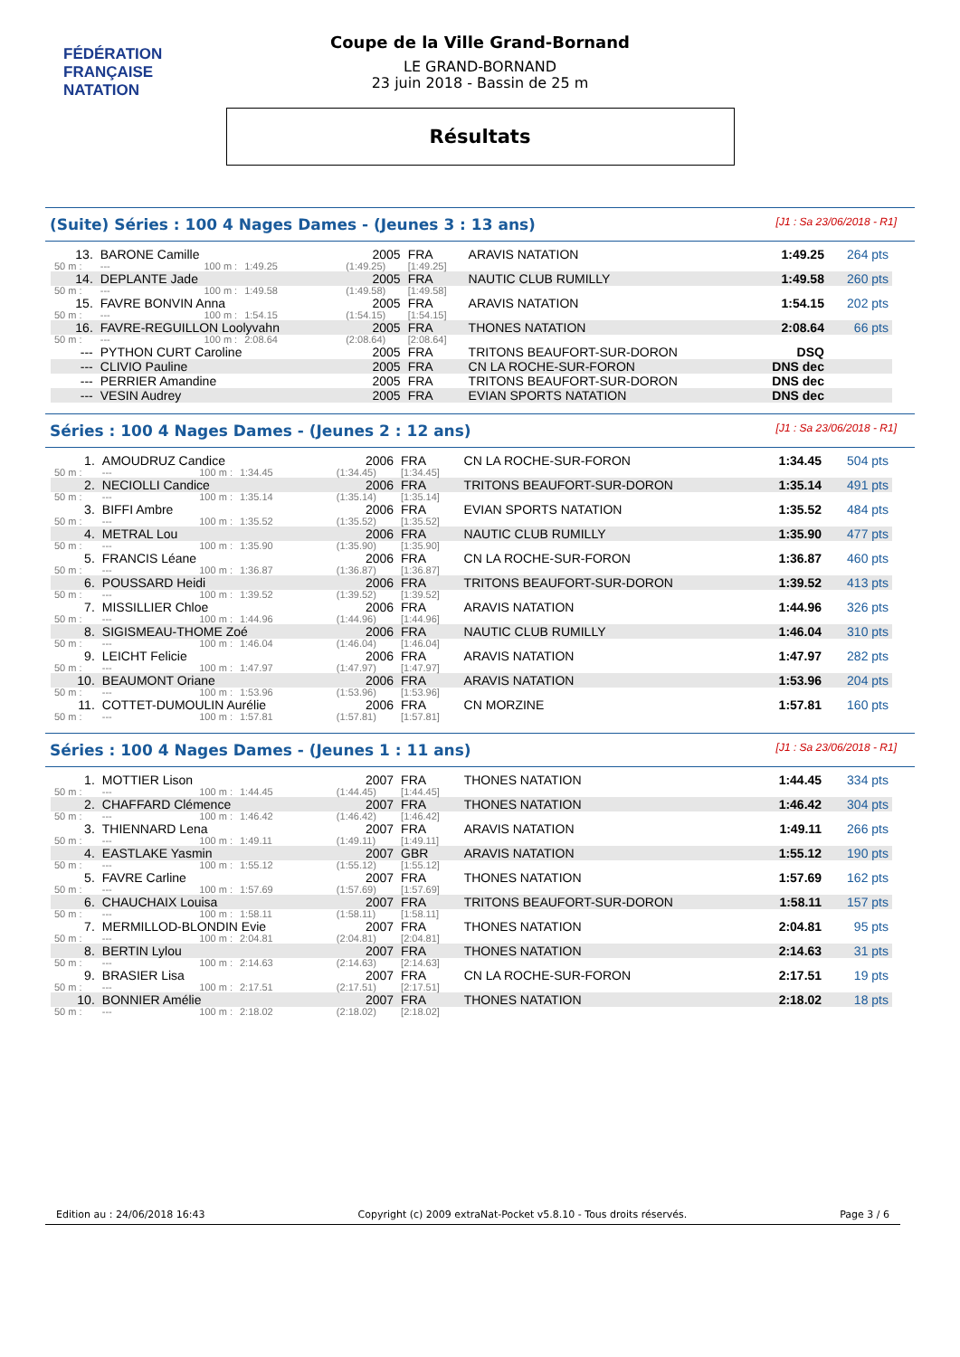FÉDÉRATION FRANÇAISE
NATATION
Coupe de la Ville Grand-Bornand
LE GRAND-BORNAND
23 juin 2018 - Bassin de 25 m
Résultats
(Suite) Séries : 100 4 Nages Dames - (Jeunes 3 : 13 ans)
[J1 : Sa 23/06/2018 - R1]
| 13. | BARONE Camille | | | 2005 | FRA | ARAVIS NATATION | 1:49.25 | 264 pts |
| 50 m : | --- | 100 m : | 1:49.25 | (1:49.25) | [1:49.25] | | | |
| 14. | DEPLANTE Jade | | | 2005 | FRA | NAUTIC CLUB RUMILLY | 1:49.58 | 260 pts |
| 50 m : | --- | 100 m : | 1:49.58 | (1:49.58) | [1:49.58] | | | |
| 15. | FAVRE BONVIN Anna | | | 2005 | FRA | ARAVIS NATATION | 1:54.15 | 202 pts |
| 50 m : | --- | 100 m : | 1:54.15 | (1:54.15) | [1:54.15] | | | |
| 16. | FAVRE-REGUILLON Loolyvahn | | | 2005 | FRA | THONES NATATION | 2:08.64 | 66 pts |
| 50 m : | --- | 100 m : | 2:08.64 | (2:08.64) | [2:08.64] | | | |
| --- | PYTHON CURT Caroline | | | 2005 | FRA | TRITONS BEAUFORT-SUR-DORON | DSQ | |
| --- | CLIVIO Pauline | | | 2005 | FRA | CN LA ROCHE-SUR-FORON | DNS dec | |
| --- | PERRIER Amandine | | | 2005 | FRA | TRITONS BEAUFORT-SUR-DORON | DNS dec | |
| --- | VESIN Audrey | | | 2005 | FRA | EVIAN SPORTS NATATION | DNS dec | |
Séries : 100 4 Nages Dames - (Jeunes 2 : 12 ans)
[J1 : Sa 23/06/2018 - R1]
| 1. | AMOUDRUZ Candice | | | 2006 | FRA | CN LA ROCHE-SUR-FORON | 1:34.45 | 504 pts |
| 50 m : | --- | 100 m : | 1:34.45 | (1:34.45) | [1:34.45] | | | |
| 2. | NECIOLLI Candice | | | 2006 | FRA | TRITONS BEAUFORT-SUR-DORON | 1:35.14 | 491 pts |
| 50 m : | --- | 100 m : | 1:35.14 | (1:35.14) | [1:35.14] | | | |
| 3. | BIFFI Ambre | | | 2006 | FRA | EVIAN SPORTS NATATION | 1:35.52 | 484 pts |
| 50 m : | --- | 100 m : | 1:35.52 | (1:35.52) | [1:35.52] | | | |
| 4. | METRAL Lou | | | 2006 | FRA | NAUTIC CLUB RUMILLY | 1:35.90 | 477 pts |
| 50 m : | --- | 100 m : | 1:35.90 | (1:35.90) | [1:35.90] | | | |
| 5. | FRANCIS Léane | | | 2006 | FRA | CN LA ROCHE-SUR-FORON | 1:36.87 | 460 pts |
| 50 m : | --- | 100 m : | 1:36.87 | (1:36.87) | [1:36.87] | | | |
| 6. | POUSSARD Heidi | | | 2006 | FRA | TRITONS BEAUFORT-SUR-DORON | 1:39.52 | 413 pts |
| 50 m : | --- | 100 m : | 1:39.52 | (1:39.52) | [1:39.52] | | | |
| 7. | MISSILLIER Chloe | | | 2006 | FRA | ARAVIS NATATION | 1:44.96 | 326 pts |
| 50 m : | --- | 100 m : | 1:44.96 | (1:44.96) | [1:44.96] | | | |
| 8. | SIGISMEAU-THOME Zoé | | | 2006 | FRA | NAUTIC CLUB RUMILLY | 1:46.04 | 310 pts |
| 50 m : | --- | 100 m : | 1:46.04 | (1:46.04) | [1:46.04] | | | |
| 9. | LEICHT Felicie | | | 2006 | FRA | ARAVIS NATATION | 1:47.97 | 282 pts |
| 50 m : | --- | 100 m : | 1:47.97 | (1:47.97) | [1:47.97] | | | |
| 10. | BEAUMONT Oriane | | | 2006 | FRA | ARAVIS NATATION | 1:53.96 | 204 pts |
| 50 m : | --- | 100 m : | 1:53.96 | (1:53.96) | [1:53.96] | | | |
| 11. | COTTET-DUMOULIN Aurélie | | | 2006 | FRA | CN MORZINE | 1:57.81 | 160 pts |
| 50 m : | --- | 100 m : | 1:57.81 | (1:57.81) | [1:57.81] | | | |
Séries : 100 4 Nages Dames - (Jeunes 1 : 11 ans)
[J1 : Sa 23/06/2018 - R1]
| 1. | MOTTIER Lison | | | 2007 | FRA | THONES NATATION | 1:44.45 | 334 pts |
| 50 m : | --- | 100 m : | 1:44.45 | (1:44.45) | [1:44.45] | | | |
| 2. | CHAFFARD Clémence | | | 2007 | FRA | THONES NATATION | 1:46.42 | 304 pts |
| 50 m : | --- | 100 m : | 1:46.42 | (1:46.42) | [1:46.42] | | | |
| 3. | THIENNARD Lena | | | 2007 | FRA | ARAVIS NATATION | 1:49.11 | 266 pts |
| 50 m : | --- | 100 m : | 1:49.11 | (1:49.11) | [1:49.11] | | | |
| 4. | EASTLAKE Yasmin | | | 2007 | GBR | ARAVIS NATATION | 1:55.12 | 190 pts |
| 50 m : | --- | 100 m : | 1:55.12 | (1:55.12) | [1:55.12] | | | |
| 5. | FAVRE Carline | | | 2007 | FRA | THONES NATATION | 1:57.69 | 162 pts |
| 50 m : | --- | 100 m : | 1:57.69 | (1:57.69) | [1:57.69] | | | |
| 6. | CHAUCHAIX Louisa | | | 2007 | FRA | TRITONS BEAUFORT-SUR-DORON | 1:58.11 | 157 pts |
| 50 m : | --- | 100 m : | 1:58.11 | (1:58.11) | [1:58.11] | | | |
| 7. | MERMILLOD-BLONDIN Evie | | | 2007 | FRA | THONES NATATION | 2:04.81 | 95 pts |
| 50 m : | --- | 100 m : | 2:04.81 | (2:04.81) | [2:04.81] | | | |
| 8. | BERTIN Lylou | | | 2007 | FRA | THONES NATATION | 2:14.63 | 31 pts |
| 50 m : | --- | 100 m : | 2:14.63 | (2:14.63) | [2:14.63] | | | |
| 9. | BRASIER Lisa | | | 2007 | FRA | CN LA ROCHE-SUR-FORON | 2:17.51 | 19 pts |
| 50 m : | --- | 100 m : | 2:17.51 | (2:17.51) | [2:17.51] | | | |
| 10. | BONNIER Amélie | | | 2007 | FRA | THONES NATATION | 2:18.02 | 18 pts |
| 50 m : | --- | 100 m : | 2:18.02 | (2:18.02) | [2:18.02] | | | |
Edition au : 24/06/2018 16:43 Copyright (c) 2009 extraNat-Pocket v5.8.10 - Tous droits réservés. Page 3 / 6